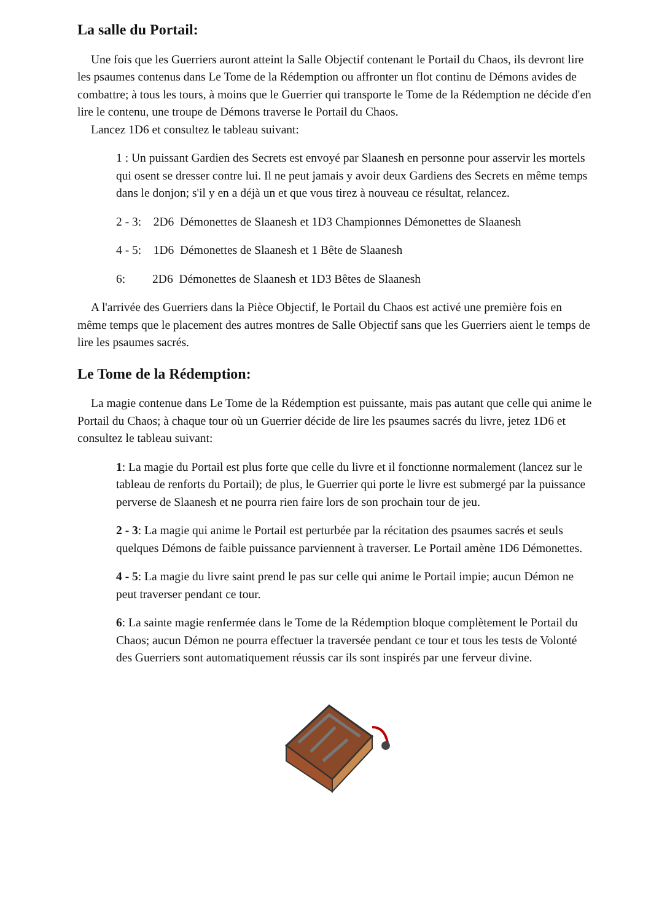La salle du Portail:
Une fois que les Guerriers auront atteint la Salle Objectif contenant le Portail du Chaos, ils devront lire les psaumes contenus dans Le Tome de la Rédemption ou affronter un flot continu de Démons avides de combattre; à tous les tours, à moins que le Guerrier qui transporte le Tome de la Rédemption ne décide d'en lire le contenu, une troupe de Démons traverse le Portail du Chaos.
Lancez 1D6 et consultez le tableau suivant:
1 : Un puissant Gardien des Secrets est envoyé par Slaanesh en personne pour asservir les mortels qui osent se dresser contre lui. Il ne peut jamais y avoir deux Gardiens des Secrets en même temps dans le donjon; s'il y en a déjà un et que vous tirez à nouveau ce résultat, relancez.
2 - 3: 2D6 Démonettes de Slaanesh et 1D3 Championnes Démonettes de Slaanesh
4 - 5: 1D6 Démonettes de Slaanesh et 1 Bête de Slaanesh
6: 2D6 Démonettes de Slaanesh et 1D3 Bêtes de Slaanesh
A l'arrivée des Guerriers dans la Pièce Objectif, le Portail du Chaos est activé une première fois en même temps que le placement des autres montres de Salle Objectif sans que les Guerriers aient le temps de lire les psaumes sacrés.
Le Tome de la Rédemption:
La magie contenue dans Le Tome de la Rédemption est puissante, mais pas autant que celle qui anime le Portail du Chaos; à chaque tour où un Guerrier décide de lire les psaumes sacrés du livre, jetez 1D6 et consultez le tableau suivant:
1: La magie du Portail est plus forte que celle du livre et il fonctionne normalement (lancez sur le tableau de renforts du Portail); de plus, le Guerrier qui porte le livre est submergé par la puissance perverse de Slaanesh et ne pourra rien faire lors de son prochain tour de jeu.
2 - 3: La magie qui anime le Portail est perturbée par la récitation des psaumes sacrés et seuls quelques Démons de faible puissance parviennent à traverser. Le Portail amène 1D6 Démonettes.
4 - 5: La magie du livre saint prend le pas sur celle qui anime le Portail impie; aucun Démon ne peut traverser pendant ce tour.
6: La sainte magie renfermée dans le Tome de la Rédemption bloque complètement le Portail du Chaos; aucun Démon ne pourra effectuer la traversée pendant ce tour et tous les tests de Volonté des Guerriers sont automatiquement réussis car ils sont inspirés par une ferveur divine.